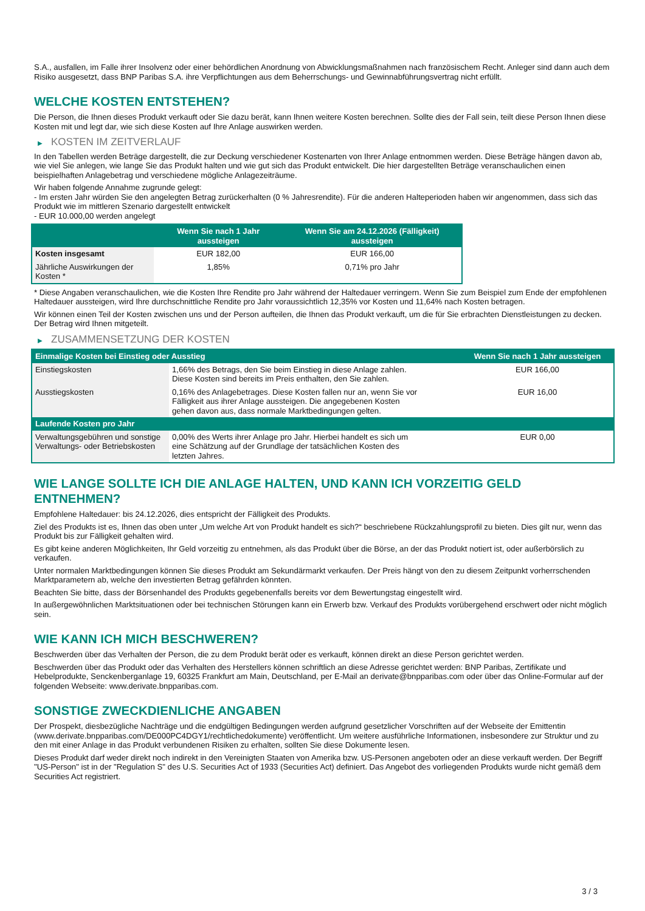S.A., ausfallen, im Falle ihrer Insolvenz oder einer behördlichen Anordnung von Abwicklungsmaßnahmen nach französischem Recht. Anleger sind dann auch dem Risiko ausgesetzt, dass BNP Paribas S.A. ihre Verpflichtungen aus dem Beherrschungs- und Gewinnabführungsvertrag nicht erfüllt.
WELCHE KOSTEN ENTSTEHEN?
Die Person, die Ihnen dieses Produkt verkauft oder Sie dazu berät, kann Ihnen weitere Kosten berechnen. Sollte dies der Fall sein, teilt diese Person Ihnen diese Kosten mit und legt dar, wie sich diese Kosten auf Ihre Anlage auswirken werden.
▶ KOSTEN IM ZEITVERLAUF
In den Tabellen werden Beträge dargestellt, die zur Deckung verschiedener Kostenarten von Ihrer Anlage entnommen werden. Diese Beträge hängen davon ab, wie viel Sie anlegen, wie lange Sie das Produkt halten und wie gut sich das Produkt entwickelt. Die hier dargestellten Beträge veranschaulichen einen beispielhaften Anlagebetrag und verschiedene mögliche Anlagezeiträume.
Wir haben folgende Annahme zugrunde gelegt:
- Im ersten Jahr würden Sie den angelegten Betrag zurückerhalten (0 % Jahresrendite). Für die anderen Halteperioden haben wir angenommen, dass sich das Produkt wie im mittleren Szenario dargestellt entwickelt
- EUR 10.000,00 werden angelegt
| | Wenn Sie nach 1 Jahr aussteigen | Wenn Sie am 24.12.2026 (Fälligkeit) aussteigen |
| --- | --- | --- |
| Kosten insgesamt | EUR 182,00 | EUR 166,00 |
| Jährliche Auswirkungen der Kosten * | 1,85% | 0,71% pro Jahr |
* Diese Angaben veranschaulichen, wie die Kosten Ihre Rendite pro Jahr während der Haltedauer verringern. Wenn Sie zum Beispiel zum Ende der empfohlenen Haltedauer aussteigen, wird Ihre durchschnittliche Rendite pro Jahr voraussichtlich 12,35% vor Kosten und 11,64% nach Kosten betragen.
Wir können einen Teil der Kosten zwischen uns und der Person aufteilen, die Ihnen das Produkt verkauft, um die für Sie erbrachten Dienstleistungen zu decken. Der Betrag wird Ihnen mitgeteilt.
▶ ZUSAMMENSETZUNG DER KOSTEN
| Einmalige Kosten bei Einstieg oder Ausstieg | | Wenn Sie nach 1 Jahr aussteigen |
| --- | --- | --- |
| Einstiegskosten | 1,66% des Betrags, den Sie beim Einstieg in diese Anlage zahlen. Diese Kosten sind bereits im Preis enthalten, den Sie zahlen. | EUR 166,00 |
| Ausstiegskosten | 0,16% des Anlagebetrages. Diese Kosten fallen nur an, wenn Sie vor Fälligkeit aus ihrer Anlage aussteigen. Die angegebenen Kosten gehen davon aus, dass normale Marktbedingungen gelten. | EUR 16,00 |
| Laufende Kosten pro Jahr | | |
| Verwaltungsgebühren und sonstige Verwaltungs- oder Betriebskosten | 0,00% des Werts ihrer Anlage pro Jahr. Hierbei handelt es sich um eine Schätzung auf der Grundlage der tatsächlichen Kosten des letzten Jahres. | EUR 0,00 |
WIE LANGE SOLLTE ICH DIE ANLAGE HALTEN, UND KANN ICH VORZEITIG GELD ENTNEHMEN?
Empfohlene Haltedauer: bis 24.12.2026, dies entspricht der Fälligkeit des Produkts.
Ziel des Produkts ist es, Ihnen das oben unter „Um welche Art von Produkt handelt es sich?“ beschriebene Rückzahlungsprofil zu bieten. Dies gilt nur, wenn das Produkt bis zur Fälligkeit gehalten wird.
Es gibt keine anderen Möglichkeiten, Ihr Geld vorzeitig zu entnehmen, als das Produkt über die Börse, an der das Produkt notiert ist, oder außerbörslich zu verkaufen.
Unter normalen Marktbedingungen können Sie dieses Produkt am Sekundärmarkt verkaufen. Der Preis hängt von den zu diesem Zeitpunkt vorherrschenden Marktparametern ab, welche den investierten Betrag gefährden könnten.
Beachten Sie bitte, dass der Börsenhandel des Produkts gegebenenfalls bereits vor dem Bewertungstag eingestellt wird.
In außergewöhnlichen Marktsituationen oder bei technischen Störungen kann ein Erwerb bzw. Verkauf des Produkts vorübergehend erschwert oder nicht möglich sein.
WIE KANN ICH MICH BESCHWEREN?
Beschwerden über das Verhalten der Person, die zu dem Produkt berät oder es verkauft, können direkt an diese Person gerichtet werden.
Beschwerden über das Produkt oder das Verhalten des Herstellers können schriftlich an diese Adresse gerichtet werden: BNP Paribas, Zertifikate und Hebelprodukte, Senckenberganlage 19, 60325 Frankfurt am Main, Deutschland, per E-Mail an derivate@bnpparibas.com oder über das Online-Formular auf der folgenden Webseite: www.derivate.bnpparibas.com.
SONSTIGE ZWECKDIENLICHE ANGABEN
Der Prospekt, diesbezügliche Nachträge und die endgültigen Bedingungen werden aufgrund gesetzlicher Vorschriften auf der Webseite der Emittentin (www.derivate.bnpparibas.com/DE000PC4DGY1/rechtlichedokumente) veröffentlicht. Um weitere ausführliche Informationen, insbesondere zur Struktur und zu den mit einer Anlage in das Produkt verbundenen Risiken zu erhalten, sollten Sie diese Dokumente lesen.
Dieses Produkt darf weder direkt noch indirekt in den Vereinigten Staaten von Amerika bzw. US-Personen angeboten oder an diese verkauft werden. Der Begriff "US-Person" ist in der "Regulation S" des U.S. Securities Act of 1933 (Securities Act) definiert. Das Angebot des vorliegenden Produkts wurde nicht gemäß dem Securities Act registriert.
3 / 3